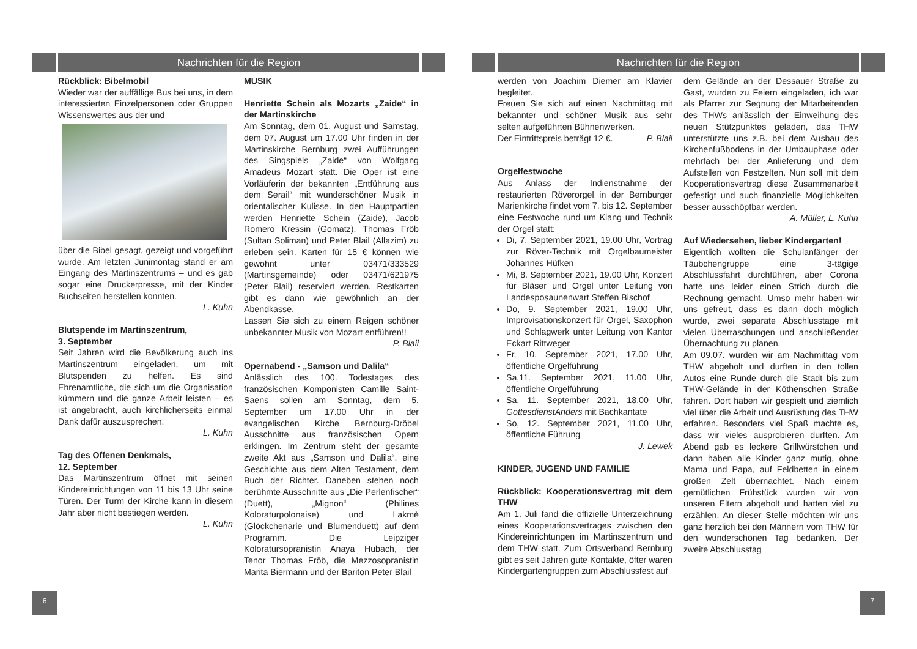Nachrichten für die Region
Rückblick: Bibelmobil
Wieder war der auffällige Bus bei uns, in dem interessierten Einzelpersonen oder Gruppen Wissenswertes aus der und
über die Bibel gesagt, gezeigt und vorgeführt wurde. Am letzten Junimontag stand er am Eingang des Martinszentrums – und es gab sogar eine Druckerpresse, mit der Kinder Buchseiten herstellen konnten.
L. Kuhn
Blutspende im Martinszentrum,
3. September
Seit Jahren wird die Bevölkerung auch ins Martinszentrum eingeladen, um mit Blutspenden zu helfen. Es sind Ehrenamtliche, die sich um die Organisation kümmern und die ganze Arbeit leisten – es ist angebracht, auch kirchlicherseits einmal Dank dafür auszusprechen.
L. Kuhn
Tag des Offenen Denkmals,
12. September
Das Martinszentrum öffnet mit seinen Kindereinrichtungen von 11 bis 13 Uhr seine Türen. Der Turm der Kirche kann in diesem Jahr aber nicht bestiegen werden.
L. Kuhn
MUSIK
Henriette Schein als Mozarts „Zaide“ in der Martinskirche
Am Sonntag, dem 01. August und Samstag, dem 07. August um 17.00 Uhr finden in der Martinskirche Bernburg zwei Aufführungen des Singspiels „Zaide“ von Wolfgang Amadeus Mozart statt. Die Oper ist eine Vorläuferin der bekannten „Entführung aus dem Serail“ mit wunderschöner Musik in orientalischer Kulisse. In den Hauptpartien werden Henriette Schein (Zaide), Jacob Romero Kressin (Gomatz), Thomas Fröb (Sultan Soliman) und Peter Blail (Allazim) zu erleben sein. Karten für 15 € können wie gewohnt unter 03471/333529 (Martinsgemeinde) oder 03471/621975 (Peter Blail) reserviert werden. Restkarten gibt es dann wie gewöhnlich an der Abendkasse.
Lassen Sie sich zu einem Reigen schöner unbekannter Musik von Mozart entführen!!
P. Blail
Opernabend - „Samson und Dalila“
Anlässlich des 100. Todestages des französischen Komponisten Camille Saint-Saens sollen am Sonntag, dem 5. September um 17.00 Uhr in der evangelischen Kirche Bernburg-Dröbel Ausschnitte aus französischen Opern erklingen. Im Zentrum steht der gesamte zweite Akt aus „Samson und Dalila“, eine Geschichte aus dem Alten Testament, dem Buch der Richter. Daneben stehen noch berühmte Ausschnitte aus „Die Perlenfischer“ (Duett), „Mignon“ (Philines Koloraturpolonaise) und Lakmè (Glöckchenarie und Blumenduett) auf dem Programm. Die Leipziger Koloratursopranistin Anaya Hubach, der Tenor Thomas Fröb, die Mezzosopranistin Marita Biermann und der Bariton Peter Blail
6
Nachrichten für die Region
werden von Joachim Diemer am Klavier begleitet.
Freuen Sie sich auf einen Nachmittag mit bekannter und schöner Musik aus sehr selten aufgeführten Bühnenwerken.
Der Eintrittspreis beträgt 12 €. P. Blail
Orgelfestwoche
Aus Anlass der Indienstnahme der restaurierten Röverorgel in der Bernburger Marienkirche findet vom 7. bis 12. September eine Festwoche rund um Klang und Technik der Orgel statt:
Di, 7. September 2021, 19.00 Uhr, Vortrag zur Röver-Technik mit Orgelbaumeister Johannes Hüfken
Mi, 8. September 2021, 19.00 Uhr, Konzert für Bläser und Orgel unter Leitung von Landesposaunenwart Steffen Bischof
Do, 9. September 2021, 19.00 Uhr, Improvisationskonzert für Orgel, Saxophon und Schlagwerk unter Leitung von Kantor Eckart Rittweger
Fr, 10. September 2021, 17.00 Uhr, öffentliche Orgelführung
Sa,11. September 2021, 11.00 Uhr, öffentliche Orgelführung
Sa, 11. September 2021, 18.00 Uhr, GottesdienstAnders mit Bachkantate
So, 12. September 2021, 11.00 Uhr, öffentliche Führung
J. Lewek
KINDER, JUGEND UND FAMILIE
Rückblick: Kooperationsvertrag mit dem THW
Am 1. Juli fand die offizielle Unterzeichnung eines Kooperationsvertrages zwischen den Kindereinrichtungen im Martinszentrum und dem THW statt. Zum Ortsverband Bernburg gibt es seit Jahren gute Kontakte, öfter waren Kindergartengruppen zum Abschlussfest auf
dem Gelände an der Dessauer Straße zu Gast, wurden zu Feiern eingeladen, ich war als Pfarrer zur Segnung der Mitarbeitenden des THWs anlässlich der Einweihung des neuen Stützpunktes geladen, das THW unterstützte uns z.B. bei dem Ausbau des Kirchenfußbodens in der Umbauphase oder mehrfach bei der Anlieferung und dem Aufstellen von Festzelten. Nun soll mit dem Kooperationsvertrag diese Zusammenarbeit gefestigt und auch finanzielle Möglichkeiten besser ausschöpfbar werden.
A. Müller, L. Kuhn
Auf Wiedersehen, lieber Kindergarten!
Eigentlich wollten die Schulanfänger der Täubchengruppe eine 3-tägige Abschlussfahrt durchführen, aber Corona hatte uns leider einen Strich durch die Rechnung gemacht. Umso mehr haben wir uns gefreut, dass es dann doch möglich wurde, zwei separate Abschlusstage mit vielen Überraschungen und anschließender Übernachtung zu planen.
Am 09.07. wurden wir am Nachmittag vom THW abgeholt und durften in den tollen Autos eine Runde durch die Stadt bis zum THW-Gelände in der Köthenschen Straße fahren. Dort haben wir gespielt und ziemlich viel über die Arbeit und Ausrüstung des THW erfahren. Besonders viel Spaß machte es, dass wir vieles ausprobieren durften. Am Abend gab es leckere Grillwürstchen und dann haben alle Kinder ganz mutig, ohne Mama und Papa, auf Feldbetten in einem großen Zelt übernachtet. Nach einem gemütlichen Frühstück wurden wir von unseren Eltern abgeholt und hatten viel zu erzählen. An dieser Stelle möchten wir uns ganz herzlich bei den Männern vom THW für den wunderschönen Tag bedanken. Der zweite Abschlusstag
7